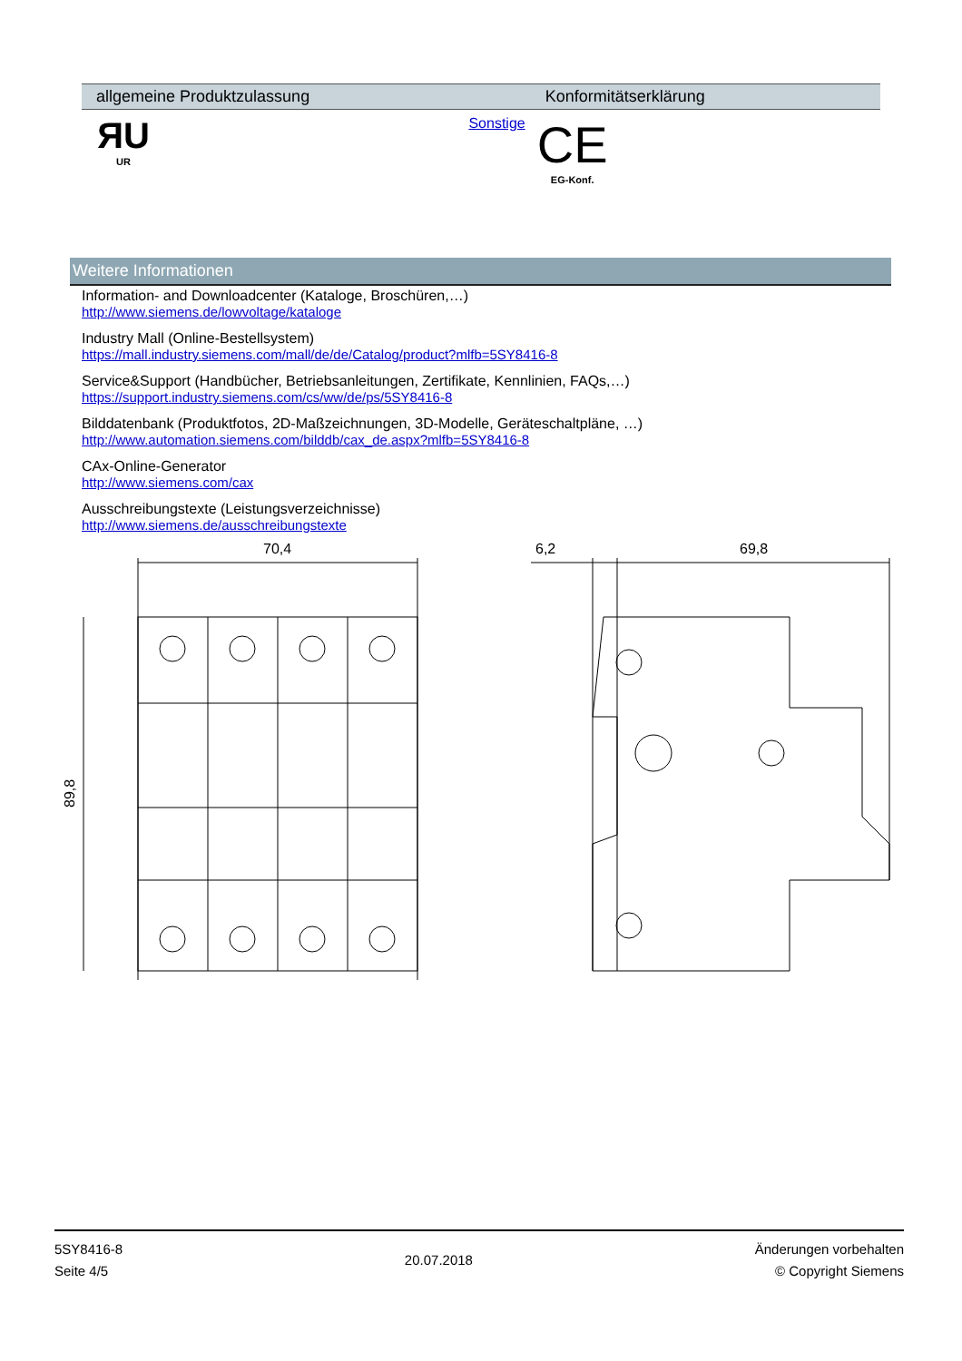| allgemeine Produktzulassung | Konformitätserklärung |
| --- | --- |
| ЯU UR Sonstige | CE EG-Konf. |
Weitere Informationen
Information- and Downloadcenter (Kataloge, Broschüren,…)
http://www.siemens.de/lowvoltage/kataloge
Industry Mall (Online-Bestellsystem)
https://mall.industry.siemens.com/mall/de/de/Catalog/product?mlfb=5SY8416-8
Service&Support (Handbücher, Betriebsanleitungen, Zertifikate, Kennlinien, FAQs,…)
https://support.industry.siemens.com/cs/ww/de/ps/5SY8416-8
Bilddatenbank (Produktfotos, 2D-Maßzeichnungen, 3D-Modelle, Geräteschaltpläne, …)
http://www.automation.siemens.com/bilddb/cax_de.aspx?mlfb=5SY8416-8
CAx-Online-Generator
http://www.siemens.com/cax
Ausschreibungstexte (Leistungsverzeichnisse)
http://www.siemens.de/ausschreibungstexte
70,4
89,8
6,2
69,8
5SY8416-8
Seite 4/5
20.07.2018
Änderungen vorbehalten
© Copyright Siemens